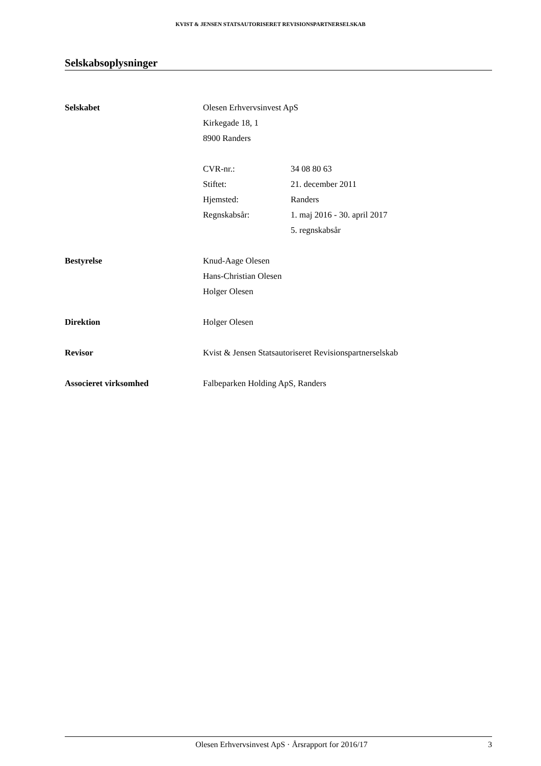KVIST & JENSEN STATSAUTORISERET REVISIONSPARTNERSELSKAB
Selskabsoplysninger
Selskabet Olesen Erhvervsinvest ApS
Kirkegade 18, 1
8900 Randers
CVR-nr.: 34 08 80 63
Stiftet: 21. december 2011
Hjemsted: Randers
Regnskabsår: 1. maj 2016 - 30. april 2017
5. regnskabsår
Bestyrelse Knud-Aage Olesen
Hans-Christian Olesen
Holger Olesen
Direktion Holger Olesen
Revisor Kvist & Jensen Statsautoriseret Revisionspartnerselskab
Associeret virksomhed Falbeparken Holding ApS, Randers
Olesen Erhvervsinvest ApS · Årsrapport for 2016/17 3